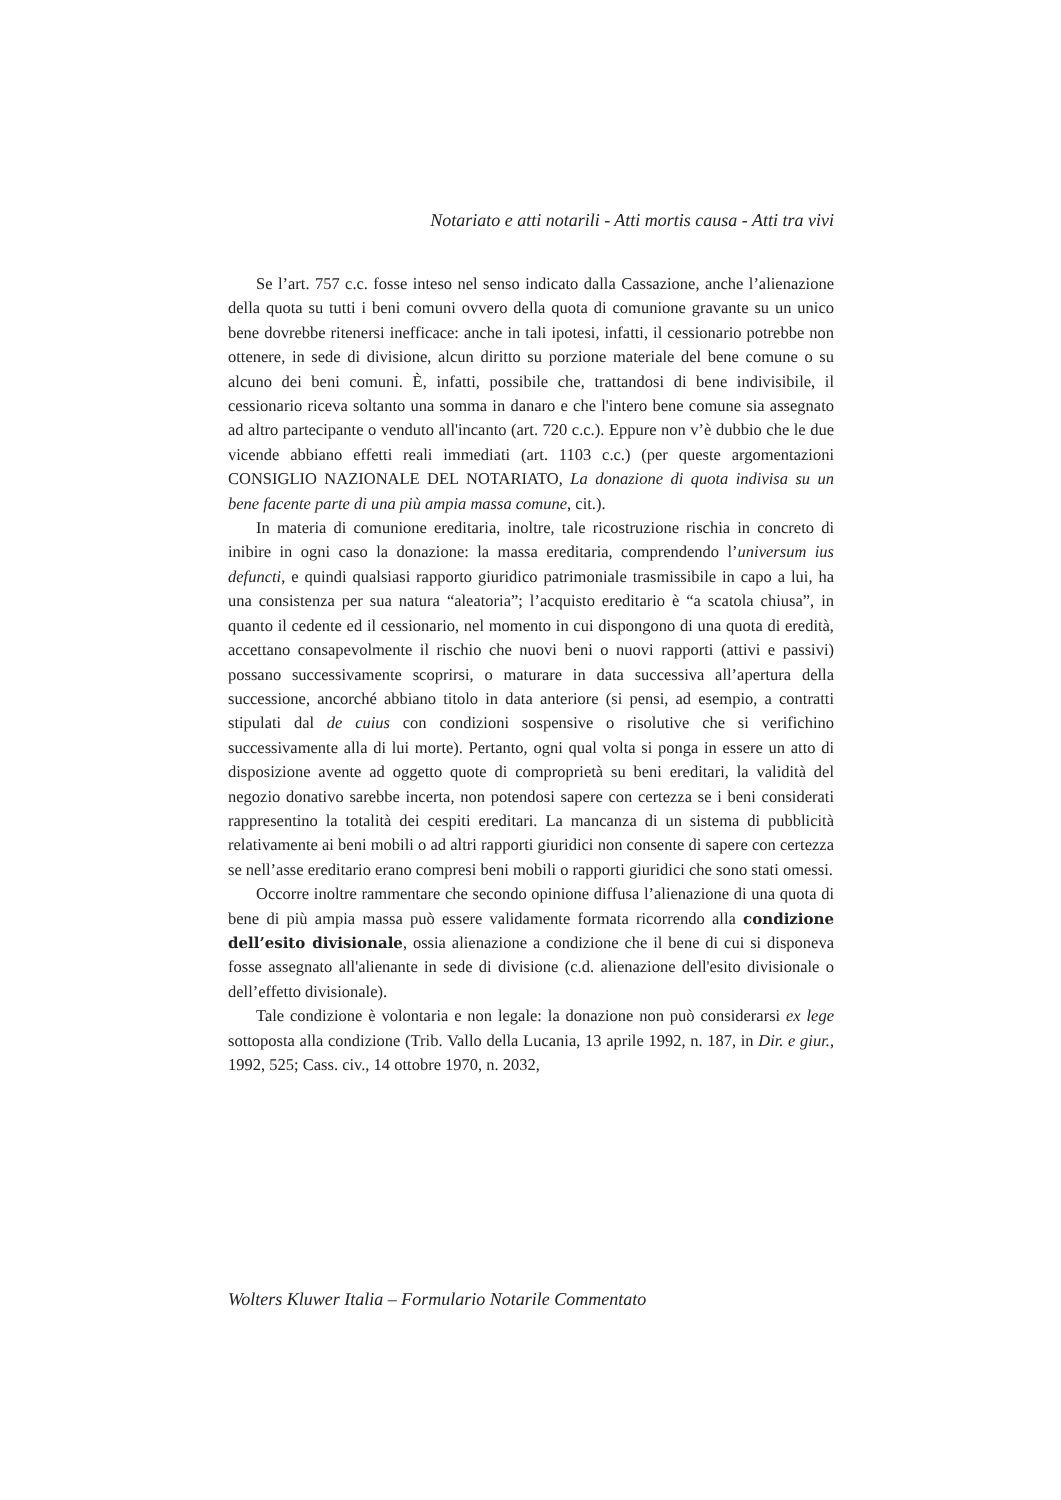Notariato e atti notarili - Atti mortis causa - Atti tra vivi
Se l’art. 757 c.c. fosse inteso nel senso indicato dalla Cassazione, anche l’alienazione della quota su tutti i beni comuni ovvero della quota di comunione gravante su un unico bene dovrebbe ritenersi inefficace: anche in tali ipotesi, infatti, il cessionario potrebbe non ottenere, in sede di divisione, alcun diritto su porzione materiale del bene comune o su alcuno dei beni comuni. È, infatti, possibile che, trattandosi di bene indivisibile, il cessionario riceva soltanto una somma in danaro e che l'intero bene comune sia assegnato ad altro partecipante o venduto all'incanto (art. 720 c.c.). Eppure non v’è dubbio che le due vicende abbiano effetti reali immediati (art. 1103 c.c.) (per queste argomentazioni CONSIGLIO NAZIONALE DEL NOTARIATO, La donazione di quota indivisa su un bene facente parte di una più ampia massa comune, cit.).
In materia di comunione ereditaria, inoltre, tale ricostruzione rischia in concreto di inibire in ogni caso la donazione: la massa ereditaria, comprendendo l’universum ius defuncti, e quindi qualsiasi rapporto giuridico patrimoniale trasmissibile in capo a lui, ha una consistenza per sua natura “aleatoria”; l’acquisto ereditario è “a scatola chiusa”, in quanto il cedente ed il cessionario, nel momento in cui dispongono di una quota di eredità, accettano consapevolmente il rischio che nuovi beni o nuovi rapporti (attivi e passivi) possano successivamente scoprirsi, o maturare in data successiva all’apertura della successione, ancorché abbiano titolo in data anteriore (si pensi, ad esempio, a contratti stipulati dal de cuius con condizioni sospensive o risolutive che si verifichino successivamente alla di lui morte). Pertanto, ogni qual volta si ponga in essere un atto di disposizione avente ad oggetto quote di comproprietà su beni ereditari, la validità del negozio donativo sarebbe incerta, non potendosi sapere con certezza se i beni considerati rappresentino la totalità dei cespiti ereditari. La mancanza di un sistema di pubblicità relativamente ai beni mobili o ad altri rapporti giuridici non consente di sapere con certezza se nell’asse ereditario erano compresi beni mobili o rapporti giuridici che sono stati omessi.
Occorre inoltre rammentare che secondo opinione diffusa l’alienazione di una quota di bene di più ampia massa può essere validamente formata ricorrendo alla condizione dell’esito divisionale, ossia alienazione a condizione che il bene di cui si disponeva fosse assegnato all'alienante in sede di divisione (c.d. alienazione dell'esito divisionale o dell’effetto divisionale).
Tale condizione è volontaria e non legale: la donazione non può considerarsi ex lege sottoposta alla condizione (Trib. Vallo della Lucania, 13 aprile 1992, n. 187, in Dir. e giur., 1992, 525; Cass. civ., 14 ottobre 1970, n. 2032,
Wolters Kluwer Italia – Formulario Notarile Commentato